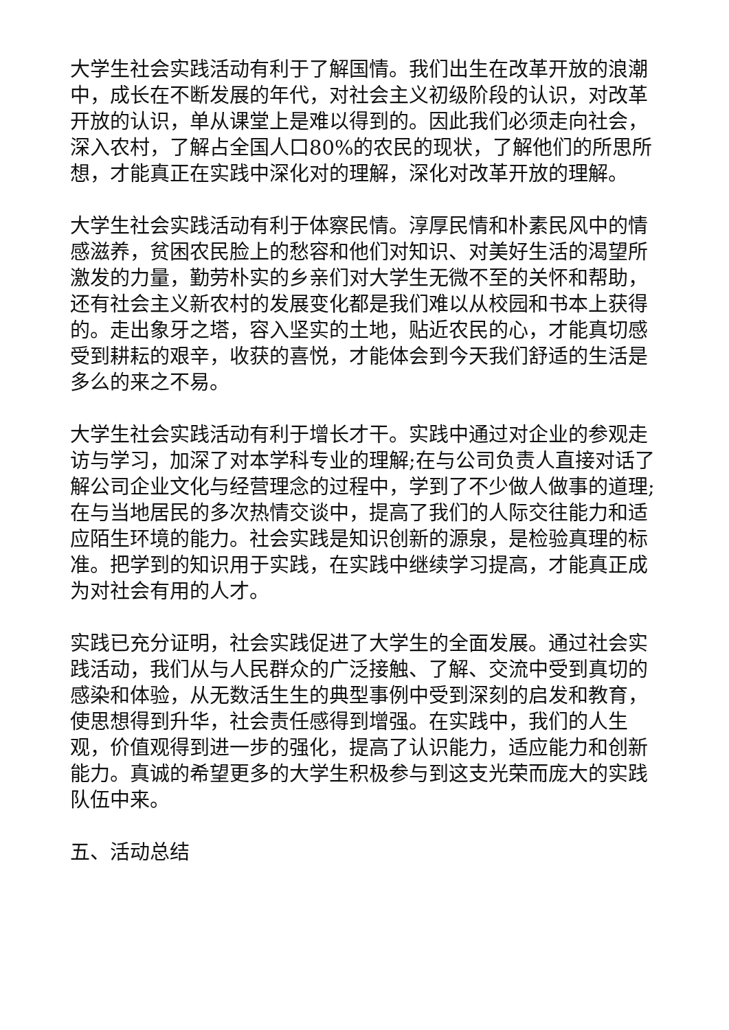大学生社会实践活动有利于了解国情。我们出生在改革开放的浪潮中，成长在不断发展的年代，对社会主义初级阶段的认识，对改革开放的认识，单从课堂上是难以得到的。因此我们必须走向社会，深入农村，了解占全国人口80%的农民的现状，了解他们的所思所想，才能真正在实践中深化对的理解，深化对改革开放的理解。
大学生社会实践活动有利于体察民情。淳厚民情和朴素民风中的情感滋养，贫困农民脸上的愁容和他们对知识、对美好生活的渴望所激发的力量，勤劳朴实的乡亲们对大学生无微不至的关怀和帮助，还有社会主义新农村的发展变化都是我们难以从校园和书本上获得的。走出象牙之塔，容入坚实的土地，贴近农民的心，才能真切感受到耕耘的艰辛，收获的喜悦，才能体会到今天我们舒适的生活是多么的来之不易。
大学生社会实践活动有利于增长才干。实践中通过对企业的参观走访与学习，加深了对本学科专业的理解;在与公司负责人直接对话了解公司企业文化与经营理念的过程中，学到了不少做人做事的道理;在与当地居民的多次热情交谈中，提高了我们的人际交往能力和适应陌生环境的能力。社会实践是知识创新的源泉，是检验真理的标准。把学到的知识用于实践，在实践中继续学习提高，才能真正成为对社会有用的人才。
实践已充分证明，社会实践促进了大学生的全面发展。通过社会实践活动，我们从与人民群众的广泛接触、了解、交流中受到真切的感染和体验，从无数活生生的典型事例中受到深刻的启发和教育，使思想得到升华，社会责任感得到增强。在实践中，我们的人生观，价值观得到进一步的强化，提高了认识能力，适应能力和创新能力。真诚的希望更多的大学生积极参与到这支光荣而庞大的实践队伍中来。
五、活动总结